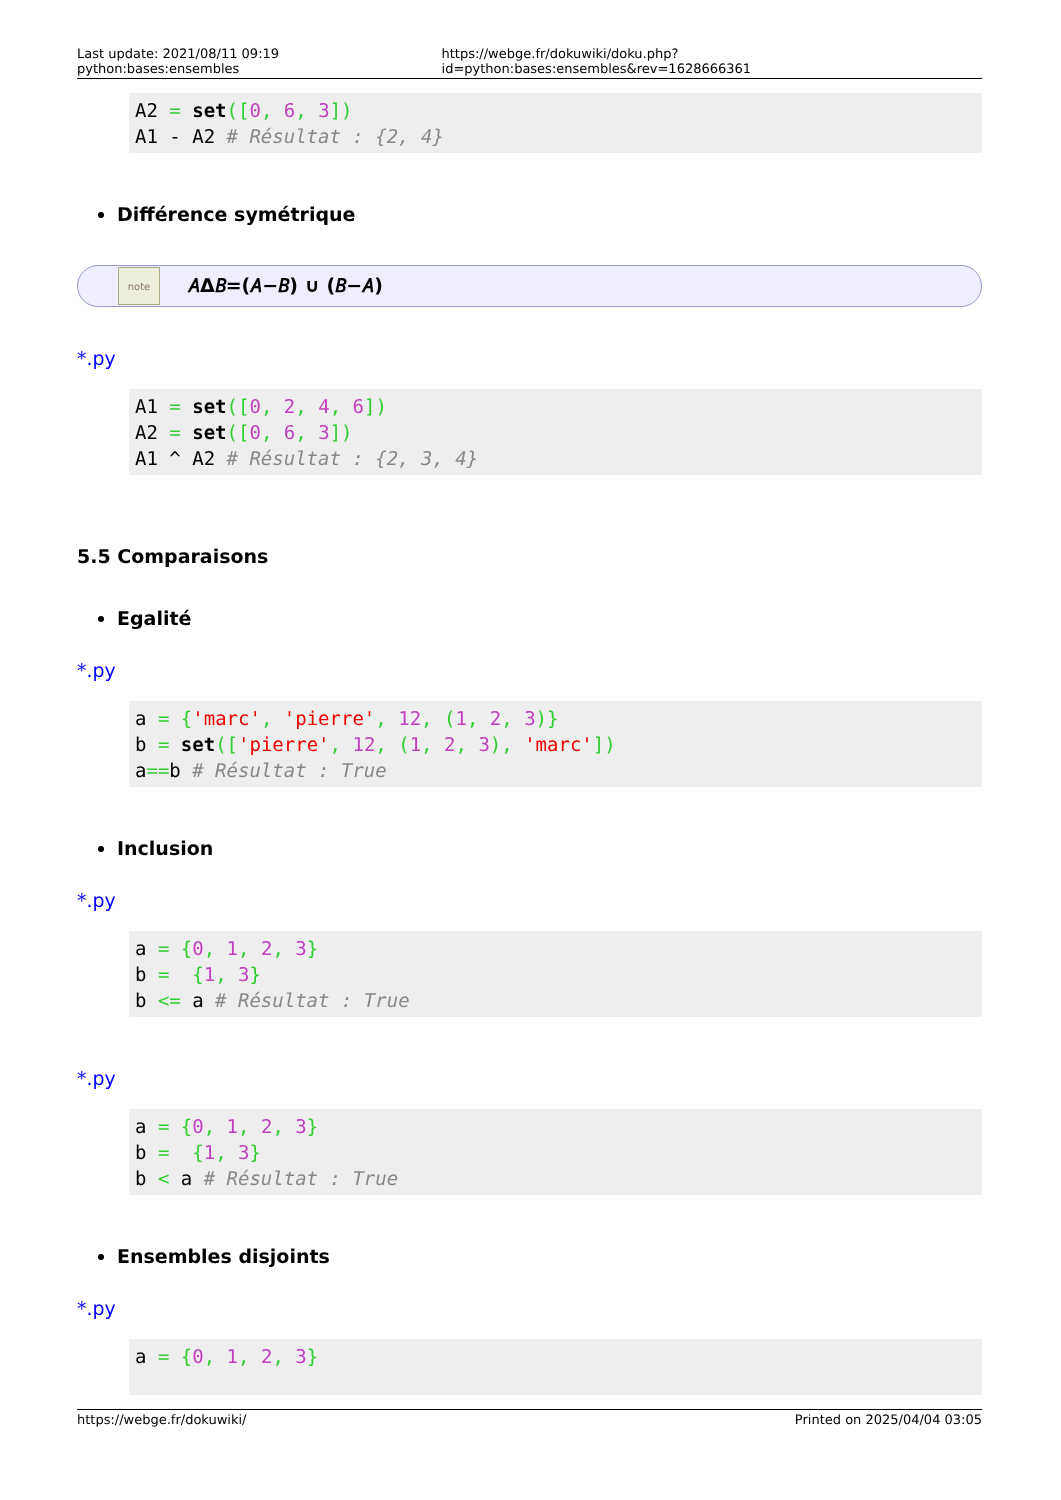Last update: 2021/08/11 09:19 python:bases:ensembles https://webge.fr/dokuwiki/doku.php?id=python:bases:ensembles&rev=1628666361
A2 = set([0, 6, 3])
A1 - A2 # Résultat : {2, 4}
Différence symétrique
note
𝐴Δ𝐵=(𝐴−𝐵) ∪ (𝐵−𝐴)
*.py
A1 = set([0, 2, 4, 6])
A2 = set([0, 6, 3])
A1 ^ A2 # Résultat : {2, 3, 4}
5.5 Comparaisons
Egalité
*.py
a = {'marc', 'pierre', 12, (1, 2, 3)}
b = set(['pierre', 12, (1, 2, 3), 'marc'])
a==b # Résultat : True
Inclusion
*.py
a = {0, 1, 2, 3}
b =  {1, 3}
b <= a # Résultat : True
*.py
a = {0, 1, 2, 3}
b =  {1, 3}
b < a # Résultat : True
Ensembles disjoints
*.py
a = {0, 1, 2, 3}
https://webge.fr/dokuwiki/ Printed on 2025/04/04 03:05